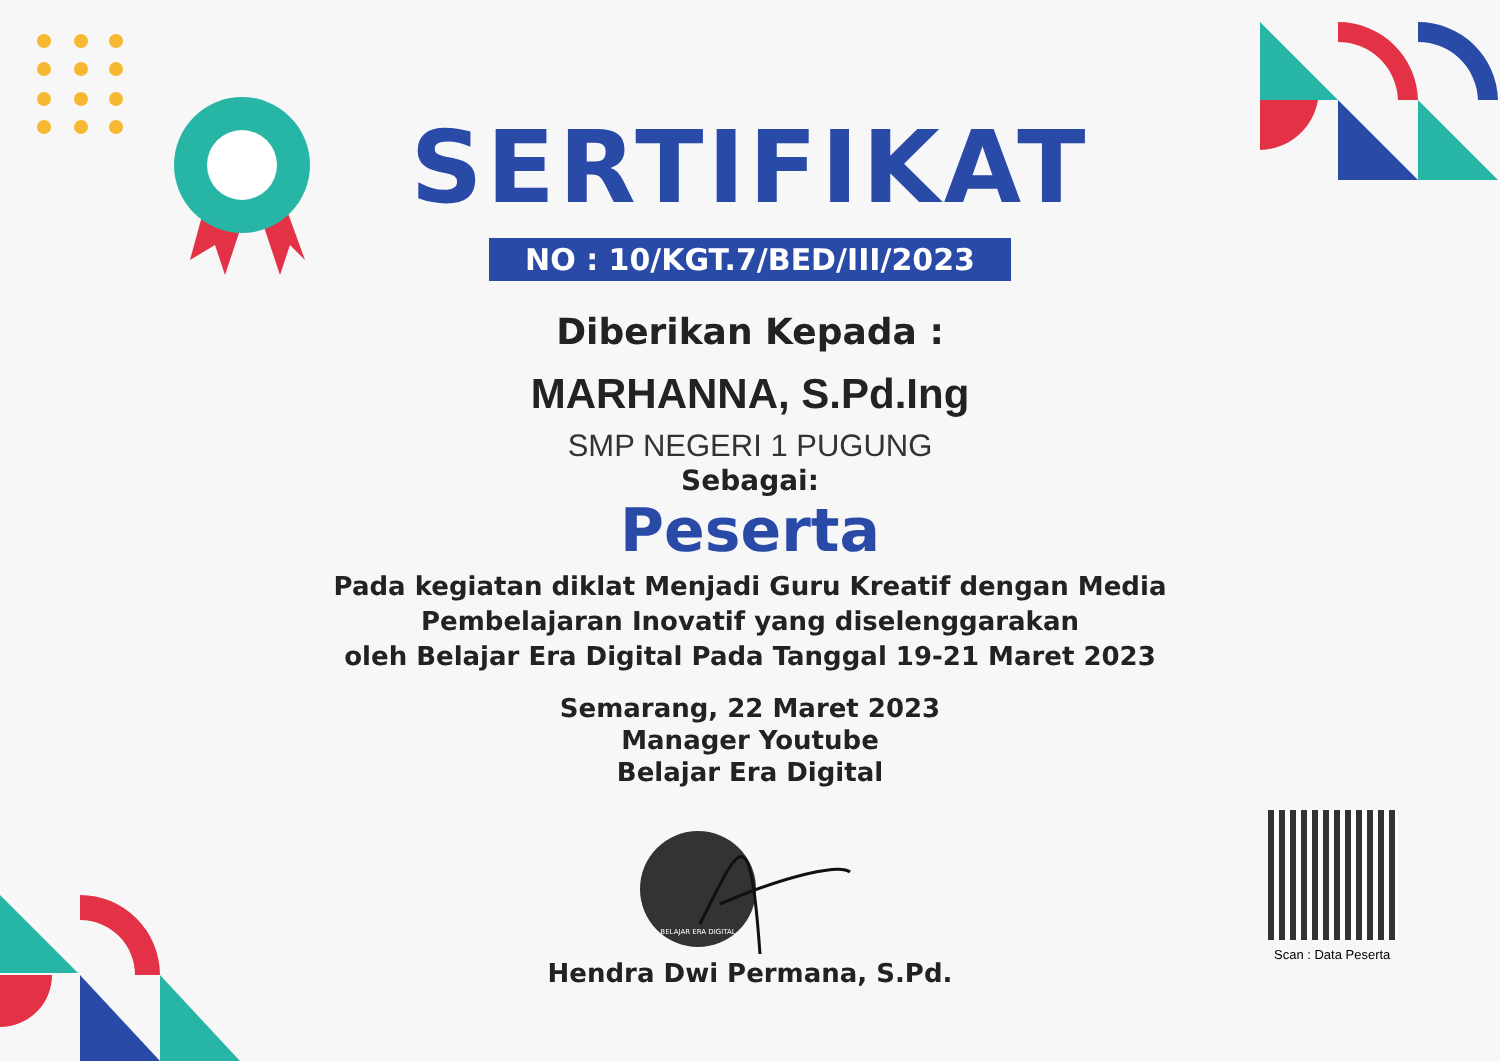SERTIFIKAT
NO : 10/KGT.7/BED/III/2023
Diberikan Kepada :
MARHANNA, S.Pd.Ing
SMP NEGERI 1 PUGUNG
Sebagai:
Peserta
Pada kegiatan diklat Menjadi Guru Kreatif dengan Media
Pembelajaran Inovatif yang diselenggarakan
oleh Belajar Era Digital Pada Tanggal 19-21 Maret 2023
Semarang, 22 Maret 2023
Manager Youtube
Belajar Era Digital
BELAJAR ERA DIGITAL
Hendra Dwi Permana, S.Pd.
Scan : Data Peserta